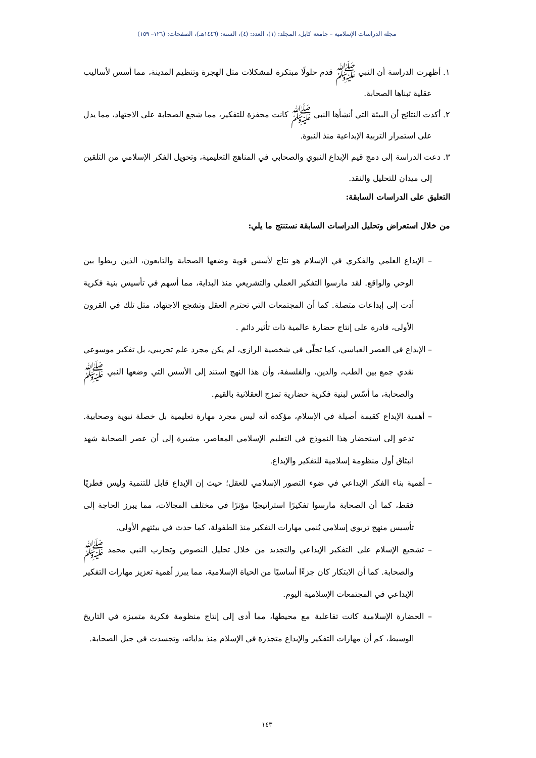مجلة الدراسات الإسلامية – جامعة كابل، المجلد: (١)، العدد: (٤)، السنة: (١٤٤٦هـ)، الصفحات: (١٢٦– ١٥٩)
١. أظهرت الدراسة أن النبي ﷺ قدم حلولًا مبتكرة لمشكلات مثل الهجرة وتنظيم المدينة، مما أسس لأساليب عقلية تبناها الصحابة.
٢. أكدت النتائج أن البيئة التي أنشأها النبي ﷺ كانت محفزة للتفكير، مما شجع الصحابة على الاجتهاد، مما يدل على استمرار التربية الإبداعية منذ النبوة.
٣. دعت الدراسة إلى دمج قيم الإبداع النبوي والصحابي في المناهج التعليمية، وتحويل الفكر الإسلامي من التلقين إلى ميدان للتحليل والنقد.
التعليق على الدراسات السابقة:
من خلال استعراض وتحليل الدراسات السابقة نستنتج ما يلي:
– الإبداع العلمي والفكري في الإسلام هو نتاج لأسس قوية وضعها الصحابة والتابعون، الذين ربطوا بين الوحي والواقع. لقد مارسوا التفكير العملي والتشريعي منذ البداية، مما أسهم في تأسيس بنية فكرية أدت إلى إبداعات متصلة. كما أن المجتمعات التي تحترم العقل وتشجع الاجتهاد، مثل تلك في القرون الأولى، قادرة على إنتاج حضارة عالمية ذات تأثير دائم .
– الإبداع في العصر العباسي، كما تجلّى في شخصية الرازي، لم يكن مجرد علم تجريبي، بل تفكير موسوعي نقدي جمع بين الطب، والدين، والفلسفة، وأن هذا النهج استند إلى الأسس التي وضعها النبي ﷺ والصحابة، ما أسّس لبنية فكرية حضارية تمزج العقلانية بالقيم.
– أهمية الإبداع كقيمة أصيلة في الإسلام، مؤكدة أنه ليس مجرد مهارة تعليمية بل خصلة نبوية وصحابية. تدعو إلى استحضار هذا النموذج في التعليم الإسلامي المعاصر، مشيرة إلى أن عصر الصحابة شهد انبثاق أول منظومة إسلامية للتفكير والإبداع.
– أهمية بناء الفكر الإبداعي في ضوء التصور الإسلامي للعقل؛ حيث إن الإبداع قابل للتنمية وليس فطريًا فقط، كما أن الصحابة مارسوا تفكيرًا استراتيجيًا مؤثرًا في مختلف المجالات، مما يبرز الحاجة إلى تأسيس منهج تربوي إسلامي يُنمي مهارات التفكير منذ الطفولة، كما حدث في بيئتهم الأولى.
– تشجيع الإسلام على التفكير الإبداعي والتجديد من خلال تحليل النصوص وتجارب النبي محمد ﷺ والصحابة. كما أن الابتكار كان جزءًا أساسيًا من الحياة الإسلامية، مما يبرز أهمية تعزيز مهارات التفكير الإبداعي في المجتمعات الإسلامية اليوم.
– الحضارة الإسلامية كانت تفاعلية مع محيطها، مما أدى إلى إنتاج منظومة فكرية متميزة في التاريخ الوسيط، كم أن مهارات التفكير والإبداع متجذرة في الإسلام منذ بداياته، وتجسدت في جيل الصحابة.
١٤٣